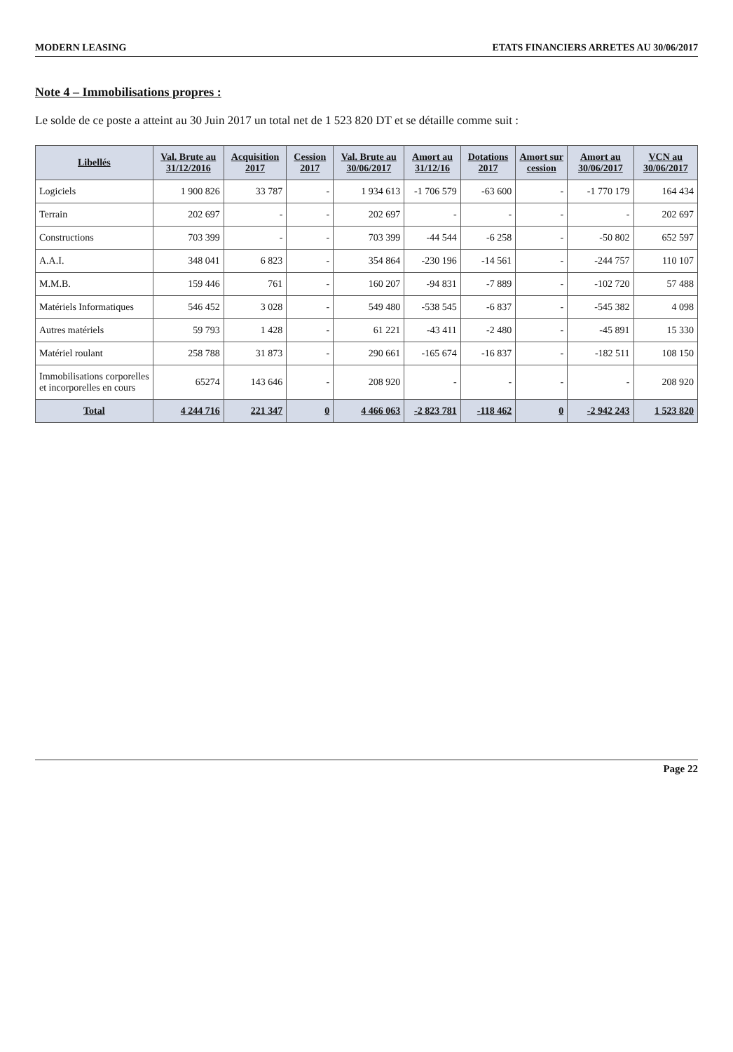MODERN LEASING ETATS FINANCIERS ARRETES AU 30/06/2017
Note 4 – Immobilisations propres :
Le solde de ce poste a atteint au 30 Juin 2017 un total net de 1 523 820 DT et se détaille comme suit :
| Libellés | Val. Brute au 31/12/2016 | Acquisition 2017 | Cession 2017 | Val. Brute au 30/06/2017 | Amort au 31/12/16 | Dotations 2017 | Amort sur cession | Amort au 30/06/2017 | VCN au 30/06/2017 |
| --- | --- | --- | --- | --- | --- | --- | --- | --- | --- |
| Logiciels | 1 900 826 | 33 787 | - | 1 934 613 | -1 706 579 | -63 600 | - | -1 770 179 | 164 434 |
| Terrain | 202 697 | - | - | 202 697 | - | - | - | - | 202 697 |
| Constructions | 703 399 | - | - | 703 399 | -44 544 | -6 258 | - | -50 802 | 652 597 |
| A.A.I. | 348 041 | 6 823 | - | 354 864 | -230 196 | -14 561 | - | -244 757 | 110 107 |
| M.M.B. | 159 446 | 761 | - | 160 207 | -94 831 | -7 889 | - | -102 720 | 57 488 |
| Matériels Informatiques | 546 452 | 3 028 | - | 549 480 | -538 545 | -6 837 | - | -545 382 | 4 098 |
| Autres matériels | 59 793 | 1 428 | - | 61 221 | -43 411 | -2 480 | - | -45 891 | 15 330 |
| Matériel roulant | 258 788 | 31 873 | - | 290 661 | -165 674 | -16 837 | - | -182 511 | 108 150 |
| Immobilisations corporelles et incorporelles en cours | 65274 | 143 646 | - | 208 920 | - | - | - | - | 208 920 |
| Total | 4 244 716 | 221 347 | 0 | 4 466 063 | -2 823 781 | -118 462 | 0 | -2 942 243 | 1 523 820 |
Page 22